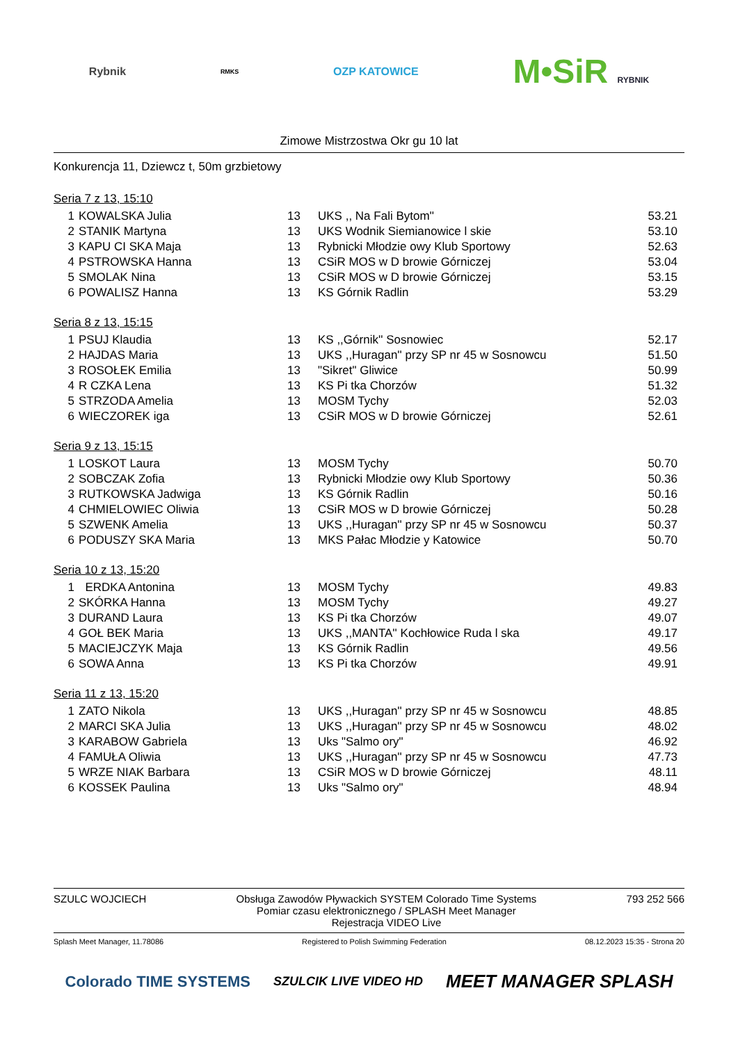Rybnik
RMKS
OZP KATOWICE
M•SiR RYBNIK
Zimowe Mistrzostwa Okr gu 10 lat
Konkurencja 11, Dziewcz t, 50m grzbietowy
Seria 7 z 13, 15:10
| 1 | KOWALSKA Julia | 13 | UKS ,, Na Fali Bytom'' | 53.21 |
| 2 | STANIK Martyna | 13 | UKS Wodnik Siemianowice l skie | 53.10 |
| 3 | KAPU CI SKA Maja | 13 | Rybnicki Młodzie owy Klub Sportowy | 52.63 |
| 4 | PSTROWSKA Hanna | 13 | CSiR MOS w D browie Górniczej | 53.04 |
| 5 | SMOLAK Nina | 13 | CSiR MOS w D browie Górniczej | 53.15 |
| 6 | POWALISZ Hanna | 13 | KS Górnik Radlin | 53.29 |
Seria 8 z 13, 15:15
| 1 | PSUJ Klaudia | 13 | KS ,,Górnik'' Sosnowiec | 52.17 |
| 2 | HAJDAS Maria | 13 | UKS ,,Huragan'' przy SP nr 45 w Sosnowcu | 51.50 |
| 3 | ROSOŁEK Emilia | 13 | "Sikret" Gliwice | 50.99 |
| 4 | R CZKA Lena | 13 | KS Pi tka Chorzów | 51.32 |
| 5 | STRZODA Amelia | 13 | MOSM Tychy | 52.03 |
| 6 | WIECZOREK iga | 13 | CSiR MOS w D browie Górniczej | 52.61 |
Seria 9 z 13, 15:15
| 1 | LOSKOT Laura | 13 | MOSM Tychy | 50.70 |
| 2 | SOBCZAK Zofia | 13 | Rybnicki Młodzie owy Klub Sportowy | 50.36 |
| 3 | RUTKOWSKA Jadwiga | 13 | KS Górnik Radlin | 50.16 |
| 4 | CHMIELOWIEC Oliwia | 13 | CSiR MOS w D browie Górniczej | 50.28 |
| 5 | SZWENK Amelia | 13 | UKS ,,Huragan'' przy SP nr 45 w Sosnowcu | 50.37 |
| 6 | PODUSZY SKA Maria | 13 | MKS Pałac Młodzie y Katowice | 50.70 |
Seria 10 z 13, 15:20
| 1 | ERDKA Antonina | 13 | MOSM Tychy | 49.83 |
| 2 | SKÓRKA Hanna | 13 | MOSM Tychy | 49.27 |
| 3 | DURAND Laura | 13 | KS Pi tka Chorzów | 49.07 |
| 4 | GOŁ BEK Maria | 13 | UKS ,,MANTA'' Kochłowice Ruda l ska | 49.17 |
| 5 | MACIEJCZYK Maja | 13 | KS Górnik Radlin | 49.56 |
| 6 | SOWA Anna | 13 | KS Pi tka Chorzów | 49.91 |
Seria 11 z 13, 15:20
| 1 | ZATO Nikola | 13 | UKS ,,Huragan'' przy SP nr 45 w Sosnowcu | 48.85 |
| 2 | MARCI SKA Julia | 13 | UKS ,,Huragan'' przy SP nr 45 w Sosnowcu | 48.02 |
| 3 | KARABOW Gabriela | 13 | Uks "Salmo ory" | 46.92 |
| 4 | FAMUŁA Oliwia | 13 | UKS ,,Huragan'' przy SP nr 45 w Sosnowcu | 47.73 |
| 5 | WRZE NIAK Barbara | 13 | CSiR MOS w D browie Górniczej | 48.11 |
| 6 | KOSSEK Paulina | 13 | Uks "Salmo ory" | 48.94 |
SZULC WOJCIECH Obsługa Zawodów Pływackich SYSTEM Colorado Time Systems
Pomiar czasu elektronicznego / SPLASH Meet Manager
Rejestracja VIDEO Live 793 252 566
Splash Meet Manager, 11.78086 Registered to Polish Swimming Federation 08.12.2023 15:35 - Strona 20
Colorado TIME SYSTEMS SZULCIK LIVE VIDEO HD MEET MANAGER SPLASH